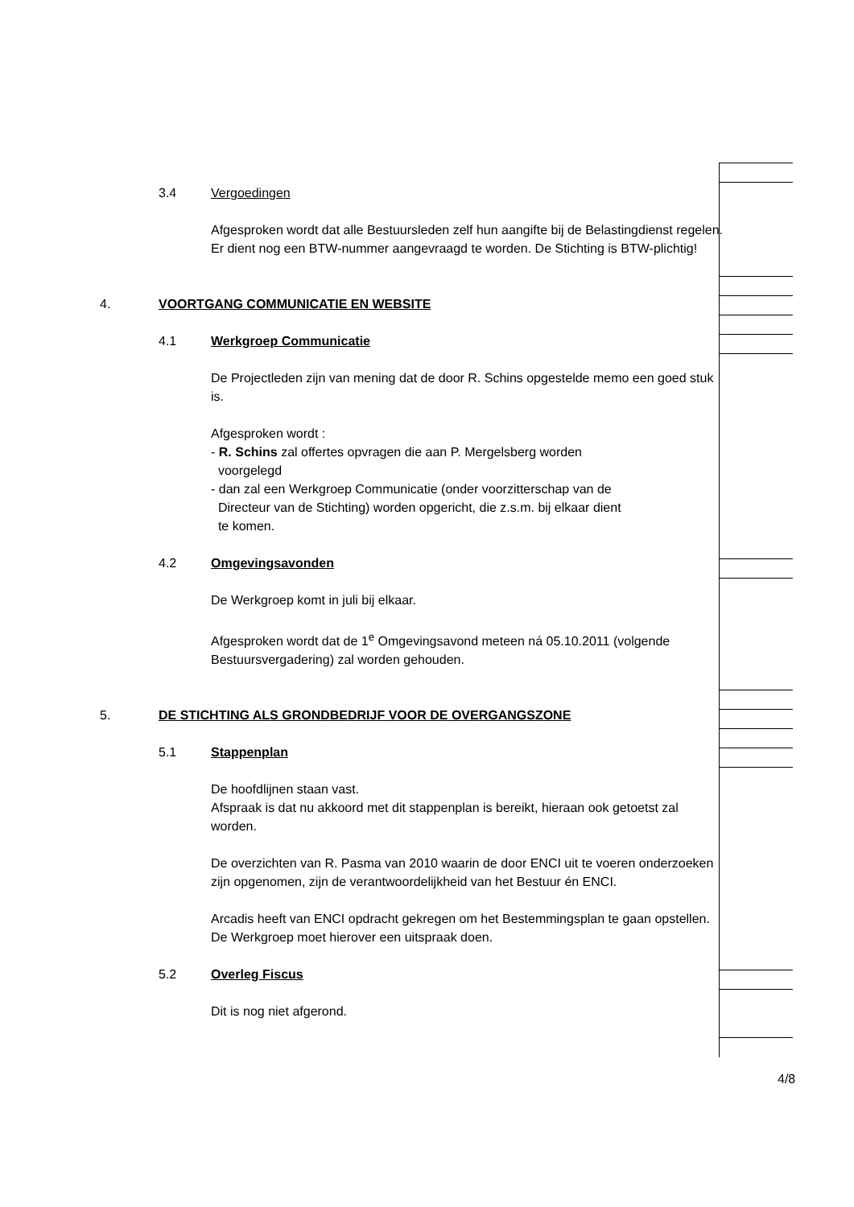3.4 Vergoedingen
Afgesproken wordt dat alle Bestuursleden zelf hun aangifte bij de Belastingdienst regelen. Er dient nog een BTW-nummer aangevraagd te worden. De Stichting is BTW-plichtig!
4. VOORTGANG COMMUNICATIE EN WEBSITE
4.1 Werkgroep Communicatie
De Projectleden zijn van mening dat de door R. Schins opgestelde memo een goed stuk is.
Afgesproken wordt :
- R. Schins zal offertes opvragen die aan P. Mergelsberg worden
voorgelegd
- dan zal een Werkgroep Communicatie (onder voorzitterschap van de
Directeur van de Stichting) worden opgericht, die z.s.m. bij elkaar dient
te komen.
4.2 Omgevingsavonden
De Werkgroep komt in juli bij elkaar.
Afgesproken wordt dat de 1<sup>e</sup> Omgevingsavond meteen ná 05.10.2011 (volgende Bestuursvergadering) zal worden gehouden.
5. DE STICHTING ALS GRONDBEDRIJF VOOR DE OVERGANGSZONE
5.1 Stappenplan
De hoofdlijnen staan vast.
Afspraak is dat nu akkoord met dit stappenplan is bereikt, hieraan ook getoetst zal worden.
De overzichten van R. Pasma van 2010 waarin de door ENCI uit te voeren onderzoeken zijn opgenomen, zijn de verantwoordelijkheid van het Bestuur én ENCI.
Arcadis heeft van ENCI opdracht gekregen om het Bestemmingsplan te gaan opstellen. De Werkgroep moet hierover een uitspraak doen.
5.2 Overleg Fiscus
Dit is nog niet afgerond.
4/8